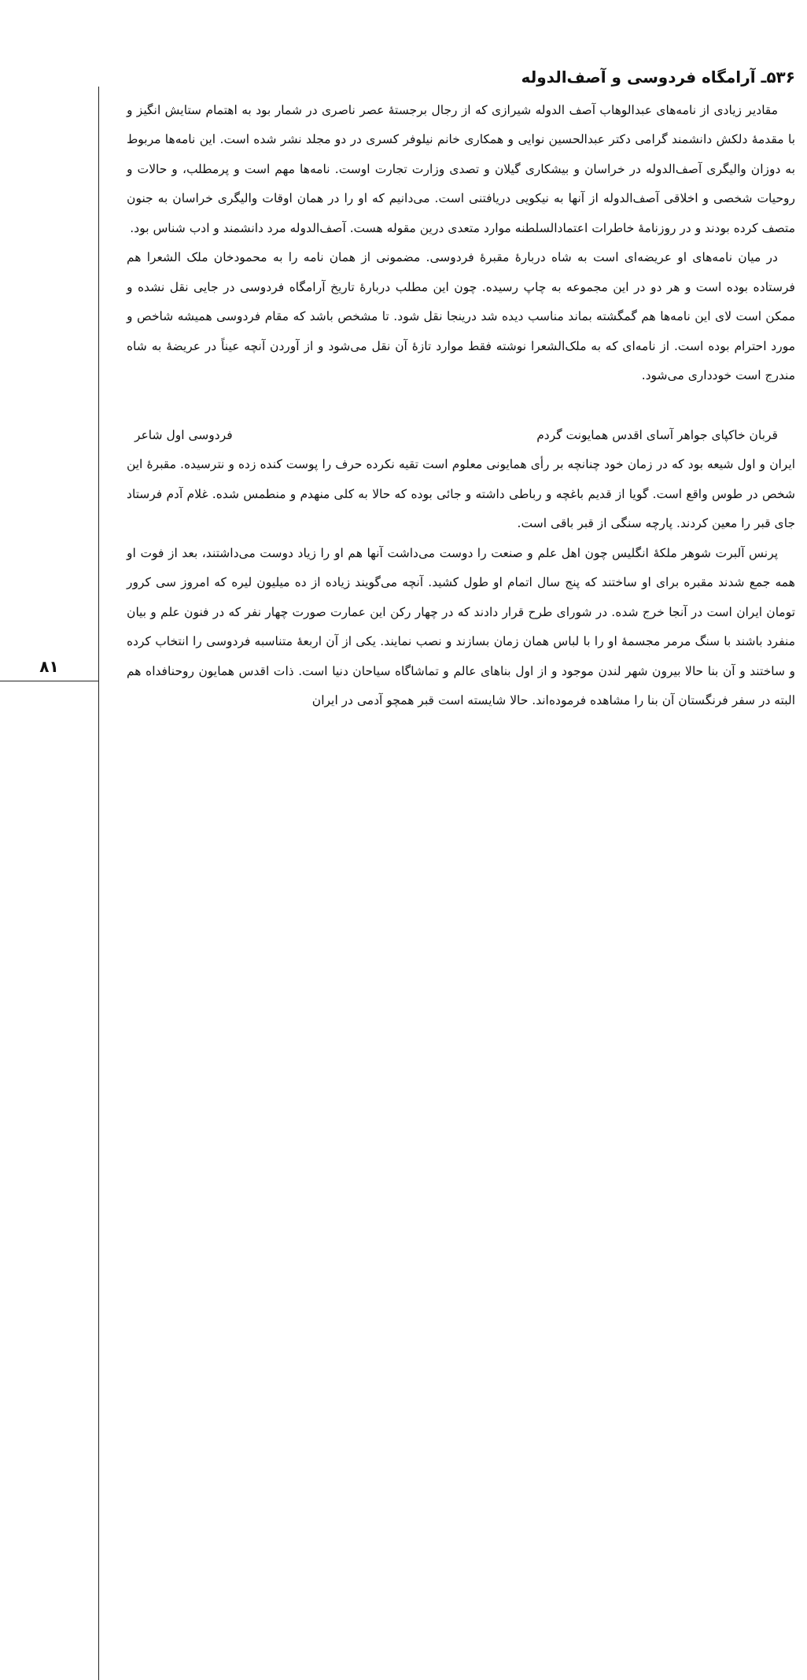۸۱
۵۳۶ـ آرامگاه فردوسی و آصف‌الدوله
مقادیر زیادی از نامه‌های عبدالوهاب آصف الدوله شیرازی که از رجال برجستهٔ عصر ناصری در شمار بود به اهتمام ستایش انگیز و با مقدمهٔ دلکش دانشمند گرامی دکتر عبدالحسین نوایی و همکاری خانم نیلوفر کسری در دو مجلد نشر شده است. این نامه‌ها مربوط به دوزان والیگری آصف‌الدوله در خراسان و بیشکاری گیلان و تصدی وزارت تجارت اوست. نامه‌ها مهم است و پرمطلب، و حالات و روحیات شخصی و اخلاقی آصف‌الدوله از آنها به نیکویی دریافتنی است. می‌دانیم که او را در همان اوقات والیگری خراسان به جنون متصف کرده بودند و در روزنامهٔ خاطرات اعتمادالسلطنه موارد متعدی درین مقوله هست. آصف‌الدوله مرد دانشمند و ادب شناس بود.
در میان نامه‌های او عریضه‌ای است به شاه دربارهٔ مقبرهٔ فردوسی. مضمونی از همان نامه را به محمودخان ملک الشعرا هم فرستاده بوده است و هر دو در این مجموعه به چاپ رسیده. چون این مطلب دربارهٔ تاریخ آرامگاه فردوسی در جایی نقل نشده و ممکن است لای این نامه‌ها هم گمگشته بماند مناسب دیده شد درینجا نقل شود. تا مشخص باشد که مقام فردوسی همیشه شاخص و مورد احترام بوده است. از نامه‌ای که به ملک‌الشعرا نوشته فقط موارد تازهٔ آن نقل می‌شود و از آوردن آنچه عیناً در عریضهٔ به شاه مندرج است خودداری می‌شود.
قربان خاکپای جواهر آسای اقدس همایونت گردم فردوسی اول شاعر
ایران و اول شیعه بود که در زمان خود چنانچه بر رأی همایونی معلوم است تقیه نکرده حرف را پوست کنده زده و نترسیده. مقبرهٔ این شخص در طوس واقع است. گویا از قدیم باغچه و رباطی داشته و جائی بوده که حالا به کلی منهدم و منطمس شده. غلام آدم فرستاد جای قبر را معین کردند. پارچه سنگی از قبر باقی است.
پرنس آلبرت شوهر ملکهٔ انگلیس چون اهل علم و صنعت را دوست می‌داشت آنها هم او را زیاد دوست می‌داشتند، بعد از فوت او همه جمع شدند مقبره برای او ساختند که پنج سال اتمام او طول کشید. آنچه می‌گویند زیاده از ده میلیون لیره که امروز سی کرور تومان ایران است در آنجا خرج شده. در شورای طرح قرار دادند که در چهار رکن این عمارت صورت چهار نفر که در فنون علم و بیان منفرد باشند با سنگ مرمر مجسمهٔ او را با لباس همان زمان بسازند و نصب نمایند. یکی از آن اربعهٔ متناسبه فردوسی را انتخاب کرده و ساختند و آن بنا حالا بیرون شهر لندن موجود و از اول بناهای عالم و تماشاگاه سیاحان دنیا است. ذات اقدس همایون روحنافداه هم البته در سفر فرنگستان آن بنا را مشاهده فرموده‌اند. حالا شایسته است قبر همچو آدمی در ایران